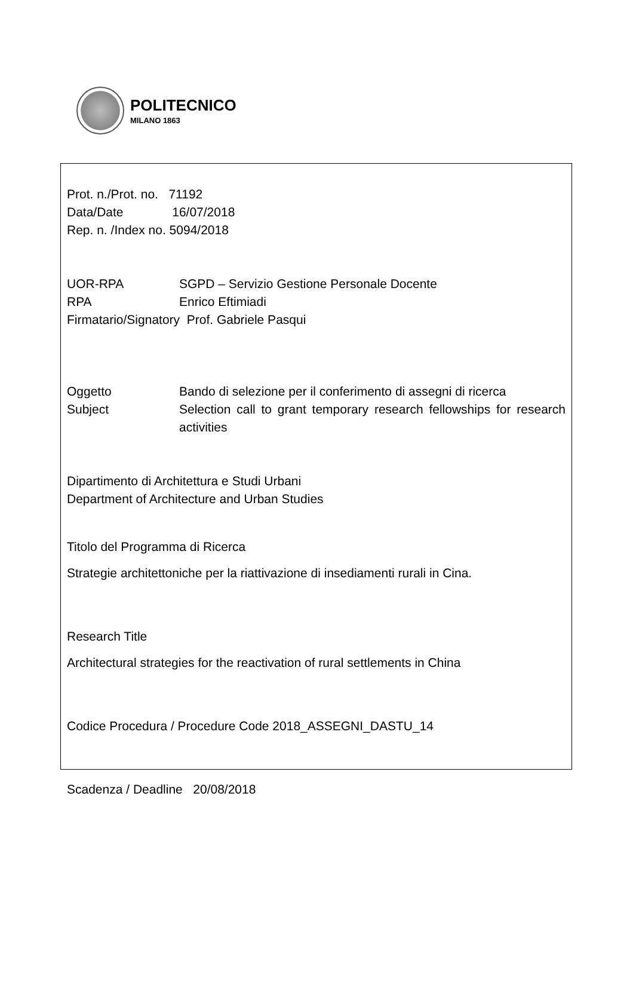POLITECNICO
MILANO 1863
Prot. n./Prot. no. 71192
Data/Date 16/07/2018
Rep. n. /Index no. 5094/2018
UOR-RPA SGPD – Servizio Gestione Personale Docente
RPA Enrico Eftimiadi
Firmatario/Signatory Prof. Gabriele Pasqui
Oggetto Bando di selezione per il conferimento di assegni di ricerca
Subject Selection call to grant temporary research fellowships for research activities
Dipartimento di Architettura e Studi Urbani
Department of Architecture and Urban Studies
Titolo del Programma di Ricerca
Strategie architettoniche per la riattivazione di insediamenti rurali in Cina.
Research Title
Architectural strategies for the reactivation of rural settlements in China
Codice Procedura / Procedure Code 2018_ASSEGNI_DASTU_14
Scadenza / Deadline 20/08/2018